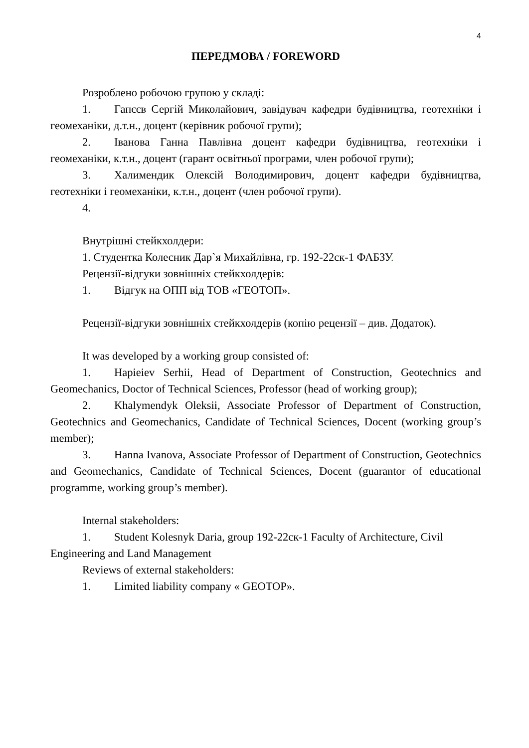4
ПЕРЕДМОВА / FOREWORD
Розроблено робочою групою у складі:
1. Гапєєв Сергій Миколайович, завідувач кафедри будівництва, геотехніки і геомеханіки, д.т.н., доцент (керівник робочої групи);
2. Іванова Ганна Павлівна доцент кафедри будівництва, геотехніки і геомеханіки, к.т.н., доцент (гарант освітньої програми, член робочої групи);
3. Халимендик Олексій Володимирович, доцент кафедри будівництва, геотехніки і геомеханіки, к.т.н., доцент (член робочої групи).
4.
Внутрішні стейкхолдери:
1. Студентка Колесник Дар`я Михайлівна, гр. 192-22ск-1 ФАБЗУ.
Рецензії-відгуки зовнішніх стейкхолдерів:
1. Відгук на ОПП від ТОВ «ГЕОТОП».
Рецензії-відгуки зовнішніх стейкхолдерів (копію рецензії – див. Додаток).
It was developed by a working group consisted of:
1. Hapieiev Serhii, Head of Department of Construction, Geotechnics and Geomechanics, Doctor of Technical Sciences, Professor (head of working group);
2. Khalymendyk Oleksii, Associate Professor of Department of Construction, Geotechnics and Geomechanics, Candidate of Technical Sciences, Docent (working group’s member);
3. Hanna Ivanova, Associate Professor of Department of Construction, Geotechnics and Geomechanics, Candidate of Technical Sciences, Docent (guarantor of educational programme, working group’s member).
Internal stakeholders:
1. Student Kolesnyk Daria, group 192-22ск-1 Faculty of Architecture, Civil Engineering and Land Management
Reviews of external stakeholders:
1. Limited liability company « GEOTOP».